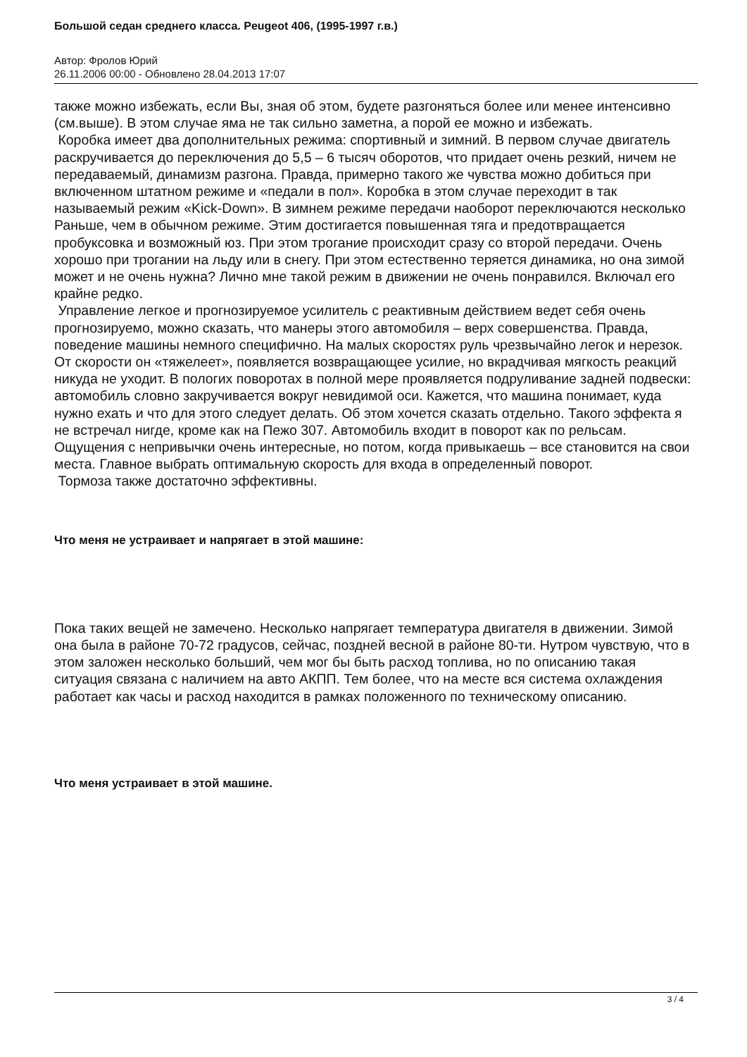Большой седан среднего класса. Peugeot 406, (1995-1997 г.в.)
Автор: Фролов Юрий
26.11.2006 00:00 - Обновлено 28.04.2013 17:07
также можно избежать, если Вы, зная об этом, будете разгоняться более или менее интенсивно (см.выше). В этом случае яма не так сильно заметна, а порой ее можно и избежать.
Коробка имеет два дополнительных режима: спортивный и зимний. В первом случае двигатель раскручивается до переключения до 5,5 – 6 тысяч оборотов, что придает очень резкий, ничем не передаваемый, динамизм разгона. Правда, примерно такого же чувства можно добиться при включенном штатном режиме и «педали в пол». Коробка в этом случае переходит в так называемый режим «Kick-Down». В зимнем режиме передачи наоборот переключаются несколько Раньше, чем в обычном режиме. Этим достигается повышенная тяга и предотвращается пробуксовка и возможный юз. При этом трогание происходит сразу со второй передачи. Очень хорошо при трогании на льду или в снегу. При этом естественно теряется динамика, но она зимой может и не очень нужна? Лично мне такой режим в движении не очень понравился. Включал его крайне редко.
Управление легкое и прогнозируемое усилитель с реактивным действием ведет себя очень прогнозируемо, можно сказать, что манеры этого автомобиля – верх совершенства. Правда, поведение машины немного специфично. На малых скоростях руль чрезвычайно легок и нерезок. От скорости он «тяжелеет», появляется возвращающее усилие, но вкрадчивая мягкость реакций никуда не уходит. В пологих поворотах в полной мере проявляется подруливание задней подвески: автомобиль словно закручивается вокруг невидимой оси. Кажется, что машина понимает, куда нужно ехать и что для этого следует делать. Об этом хочется сказать отдельно. Такого эффекта я не встречал нигде, кроме как на Пежо 307. Автомобиль входит в поворот как по рельсам. Ощущения с непривычки очень интересные, но потом, когда привыкаешь – все становится на свои места. Главное выбрать оптимальную скорость для входа в определенный поворот.
Тормоза также достаточно эффективны.
Что меня не устраивает и напрягает в этой машине:
Пока таких вещей не замечено. Несколько напрягает температура двигателя в движении. Зимой она была в районе 70-72 градусов, сейчас, поздней весной в районе 80-ти. Нутром чувствую, что в этом заложен несколько больший, чем мог бы быть расход топлива, но по описанию такая ситуация связана с наличием на авто АКПП. Тем более, что на месте вся система охлаждения работает как часы и расход находится в рамках положенного по техническому описанию.
Что меня устраивает в этой машине.
3 / 4